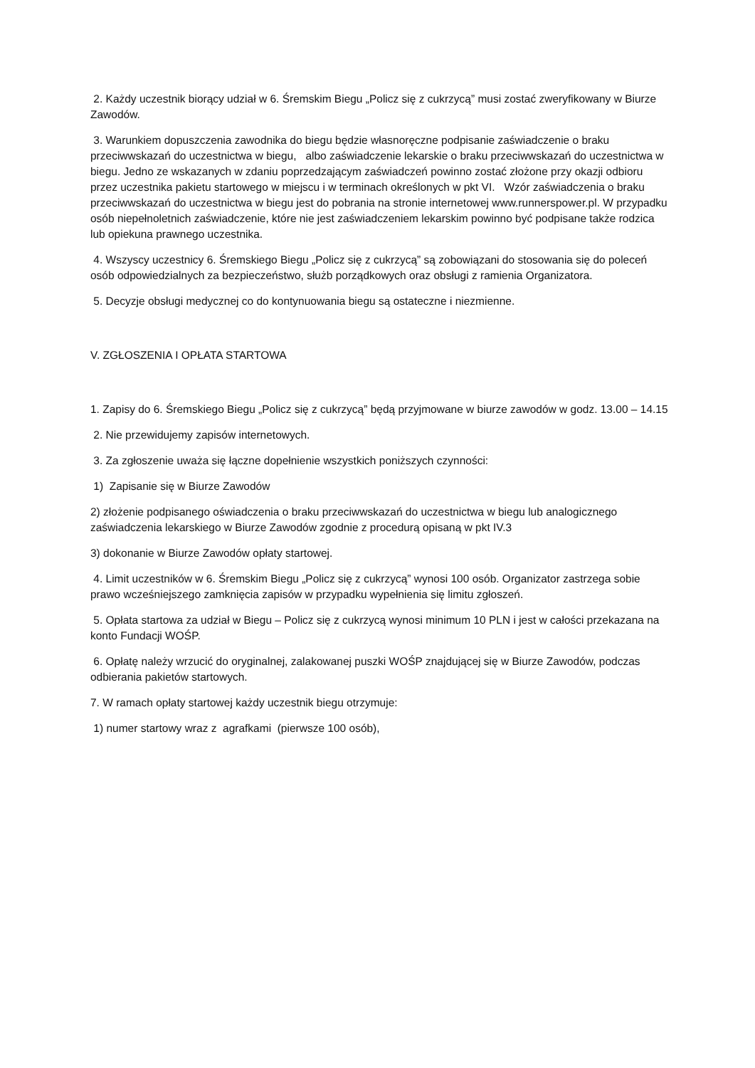2. Każdy uczestnik biorący udział w 6. Śremskim Biegu „Policz się z cukrzycą” musi zostać zweryfikowany w Biurze Zawodów.
3. Warunkiem dopuszczenia zawodnika do biegu będzie własnoręczne podpisanie zaświadczenie o braku przeciwwskazań do uczestnictwa w biegu, albo zaświadczenie lekarskie o braku przeciwwskazań do uczestnictwa w biegu. Jedno ze wskazanych w zdaniu poprzedzającym zaświadczeń powinno zostać złożone przy okazji odbioru przez uczestnika pakietu startowego w miejscu i w terminach określonych w pkt VI. Wzór zaświadczenia o braku przeciwwskazań do uczestnictwa w biegu jest do pobrania na stronie internetowej www.runnerspower.pl. W przypadku osób niepełnoletnich zaświadczenie, które nie jest zaświadczeniem lekarskim powinno być podpisane także rodzica lub opiekuna prawnego uczestnika.
4. Wszyscy uczestnicy 6. Śremskiego Biegu „Policz się z cukrzycą” są zobowiązani do stosowania się do poleceń osób odpowiedzialnych za bezpieczeństwo, służb porządkowych oraz obsługi z ramienia Organizatora.
5. Decyzje obsługi medycznej co do kontynuowania biegu są ostateczne i niezmienne.
V. ZGŁOSZENIA I OPŁATA STARTOWA
1. Zapisy do 6. Śremskiego Biegu „Policz się z cukrzycą” będą przyjmowane w biurze zawodów w godz. 13.00 – 14.15
2. Nie przewidujemy zapisów internetowych.
3. Za zgłoszenie uważa się łączne dopełnienie wszystkich poniższych czynności:
1) Zapisanie się w Biurze Zawodów
2) złożenie podpisanego oświadczenia o braku przeciwwskazań do uczestnictwa w biegu lub analogicznego zaświadczenia lekarskiego w Biurze Zawodów zgodnie z procedurą opisaną w pkt IV.3
3) dokonanie w Biurze Zawodów opłaty startowej.
4. Limit uczestników w 6. Śremskim Biegu „Policz się z cukrzycą” wynosi 100 osób. Organizator zastrzega sobie prawo wcześniejszego zamknięcia zapisów w przypadku wypełnienia się limitu zgłoszeń.
5. Opłata startowa za udział w Biegu – Policz się z cukrzycą wynosi minimum 10 PLN i jest w całości przekazana na konto Fundacji WOŚP.
6. Opłatę należy wrzucić do oryginalnej, zalakowanej puszki WOŚP znajdującej się w Biurze Zawodów, podczas odbierania pakietów startowych.
7. W ramach opłaty startowej każdy uczestnik biegu otrzymuje:
1) numer startowy wraz z agrafkami (pierwsze 100 osób),